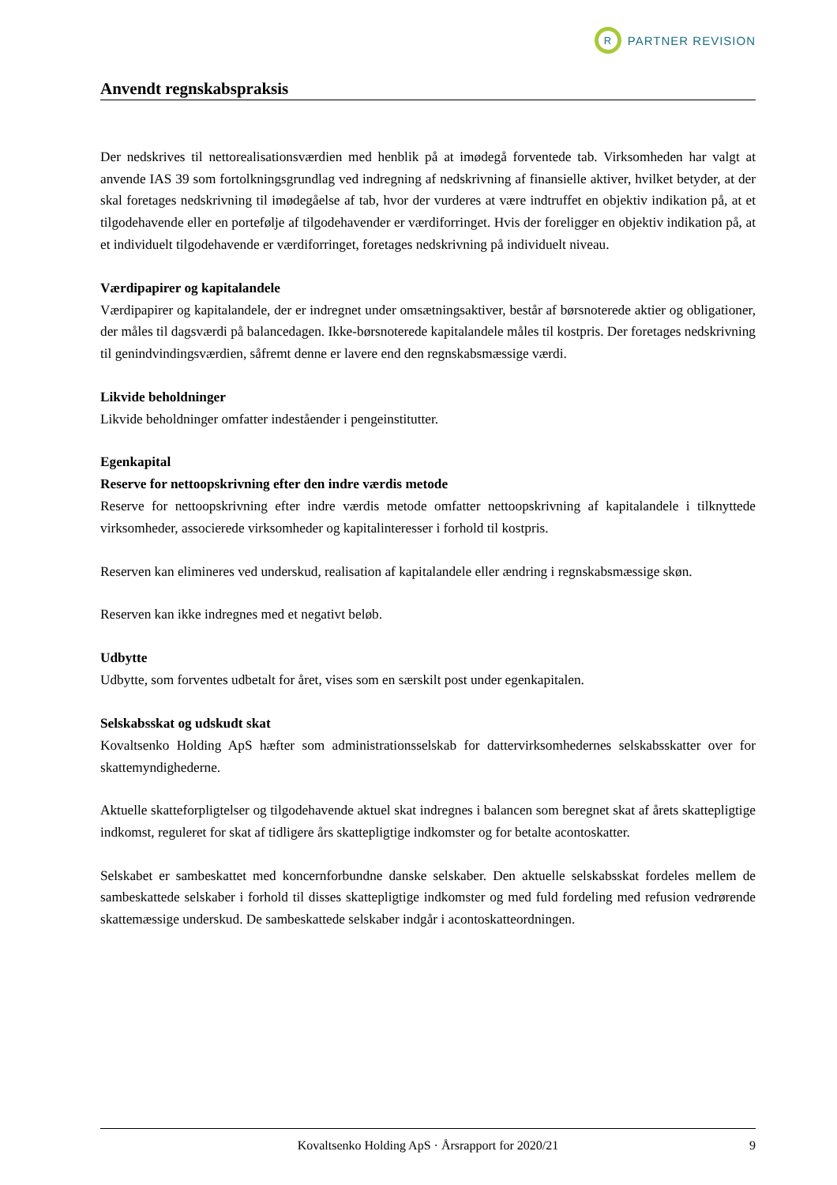R
PARTNER REVISION
Anvendt regnskabspraksis
Der nedskrives til nettorealisationsværdien med henblik på at imødegå forventede tab. Virksomheden har valgt at anvende IAS 39 som fortolkningsgrundlag ved indregning af nedskrivning af finansielle aktiver, hvilket betyder, at der skal foretages nedskrivning til imødegåelse af tab, hvor der vurderes at være indtruffet en objektiv indikation på, at et tilgodehavende eller en portefølje af tilgodehavender er værdiforringet. Hvis der foreligger en objektiv indikation på, at et individuelt tilgodehavende er værdiforringet, foretages nedskrivning på individuelt niveau.
Værdipapirer og kapitalandele
Værdipapirer og kapitalandele, der er indregnet under omsætningsaktiver, består af børsnoterede aktier og obligationer, der måles til dagsværdi på balancedagen. Ikke-børsnoterede kapitalandele måles til kostpris. Der foretages nedskrivning til genindvindingsværdien, såfremt denne er lavere end den regnskabsmæssige værdi.
Likvide beholdninger
Likvide beholdninger omfatter indeståender i pengeinstitutter.
Egenkapital
Reserve for nettoopskrivning efter den indre værdis metode
Reserve for nettoopskrivning efter indre værdis metode omfatter nettoopskrivning af kapitalandele i tilknyttede virksomheder, associerede virksomheder og kapitalinteresser i forhold til kostpris.
Reserven kan elimineres ved underskud, realisation af kapitalandele eller ændring i regnskabsmæssige skøn.
Reserven kan ikke indregnes med et negativt beløb.
Udbytte
Udbytte, som forventes udbetalt for året, vises som en særskilt post under egenkapitalen.
Selskabsskat og udskudt skat
Kovaltsenko Holding ApS hæfter som administrationsselskab for dattervirksomhedernes selskabsskatter over for skattemyndighederne.
Aktuelle skatteforpligtelser og tilgodehavende aktuel skat indregnes i balancen som beregnet skat af årets skattepligtige indkomst, reguleret for skat af tidligere års skattepligtige indkomster og for betalte acontoskatter.
Selskabet er sambeskattet med koncernforbundne danske selskaber. Den aktuelle selskabsskat fordeles mellem de sambeskattede selskaber i forhold til disses skattepligtige indkomster og med fuld fordeling med refusion vedrørende skattemæssige underskud. De sambeskattede selskaber indgår i acontoskatteordningen.
Kovaltsenko Holding ApS · Årsrapport for 2020/21 9